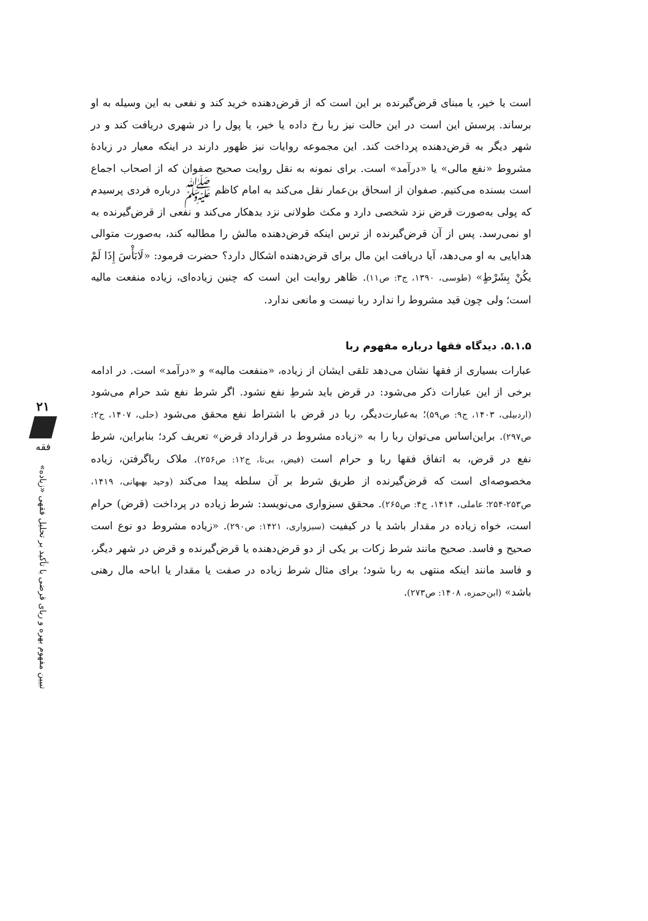است یا خیر، یا مبنای قرض‌گیرنده بر این است که از قرض‌دهنده خرید کند و نفعی به این وسیله به او برساند. پرسش این است در این حالت نیز ربا رخ داده یا خیر، یا پول را در شهری دریافت کند و در شهر دیگر به قرض‌دهنده پرداخت کند. این مجموعه روایات نیز ظهور دارند در اینکه معیار در زیادهٔ مشروط «نفع مالی» یا «درآمد» است. برای نمونه به نقل روایت صحیح صفوان که از اصحاب اجماع است بسنده می‌کنیم. صفوان از اسحاق بن‌عمار نقل می‌کند به امام کاظم ﷺ درباره فردی پرسیدم که پولی به‌صورت قرض نزد شخصی دارد و مکث طولانی نزد بدهکار می‌کند و نفعی از قرض‌گیرنده به او نمی‌رسد. پس از آن قرض‌گیرنده از ترس اینکه قرض‌دهنده مالش را مطالبه کند، به‌صورت متوالی هدایایی به او می‌دهد، آیا دریافت این مال برای قرض‌دهنده اشکال دارد؟ حضرت فرمود: «لَابَأْسَ إِذَا لَمْ یکُنْ بِشَرْطٍ» (طوسی، ۱۳۹۰، ج۳: ص۱۱). ظاهر روایت این است که چنین زیاده‌ای، زیاده منفعت مالیه است؛ ولی چون قید مشروط را ندارد ربا نیست و مانعی ندارد.
۵.۱.۵. دیدگاه فقها درباره مفهوم ربا
عبارات بسیاری از فقها نشان می‌دهد تلقی ایشان از زیاده، «منفعت مالیه» و «درآمد» است. در ادامه برخی از این عبارات ذکر می‌شود: در قرض باید شرطِ نفع نشود. اگر شرط نفع شد حرام می‌شود (اردبیلی، ۱۴۰۳، ج۹: ص۵۹)؛ به‌عبارت‌دیگر، ربا در قرض با اشتراط نفع محقق می‌شود (حلی، ۱۴۰۷، ج۲: ص۲۹۷). براین‌اساس می‌توان ربا را به «زیاده مشروط در قرارداد قرض» تعریف کرد؛ بنابراین، شرط نفع در قرض، به اتفاق فقها ربا و حرام است (فیض، بی‌تا، ج۱۲: ص۲۵۶). ملاک رباگرفتن، زیاده مخصوصه‌ای است که قرض‌گیرنده از طریق شرط بر آن سلطه پیدا می‌کند (وحید بهبهانی، ۱۴۱۹، ص۲۵۳-۲۵۴؛ عاملی، ۱۴۱۴، ج۴: ص۲۶۵). محقق سبزواری می‌نویسد: شرط زیاده در پرداخت (قرض) حرام است، خواه زیاده در مقدار باشد یا در کیفیت (سبزواری، ۱۴۲۱: ص۲۹۰). «زیاده مشروط دو نوع است صحیح و فاسد. صحیح مانند شرط زکات بر یکی از دو قرض‌دهنده یا قرض‌گیرنده و قرض در شهر دیگر، و فاسد مانند اینکه منتهی به ربا شود؛ برای مثال شرط زیاده در صفت یا مقدار یا اباحه مال رهنی باشد» (ابن‌حمزه، ۱۴۰۸: ص۲۷۳).
۲۱
فقه
تبیین مفهوم بهره و ربای قرضی با تأکید بر تحلیل فقهی «زیاده»